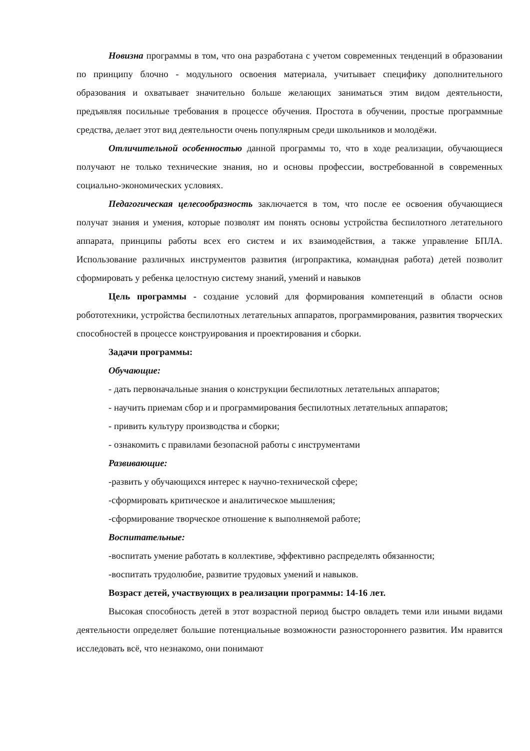Новизна программы в том, что она разработана с учетом современных тенденций в образовании по принципу блочно - модульного освоения материала, учитывает специфику дополнительного образования и охватывает значительно больше желающих заниматься этим видом деятельности, предъявляя посильные требования в процессе обучения. Простота в обучении, простые программные средства, делает этот вид деятельности очень популярным среди школьников и молодёжи.
Отличительной особенностью данной программы то, что в ходе реализации, обучающиеся получают не только технические знания, но и основы профессии, востребованной в современных социально-экономических условиях.
Педагогическая целесообразность заключается в том, что после ее освоения обучающиеся получат знания и умения, которые позволят им понять основы устройства беспилотного летательного аппарата, принципы работы всех его систем и их взаимодействия, а также управление БПЛА. Использование различных инструментов развития (игропрактика, командная работа) детей позволит сформировать у ребенка целостную систему знаний, умений и навыков
Цель программы - создание условий для формирования компетенций в области основ робототехники, устройства беспилотных летательных аппаратов, программирования, развития творческих способностей в процессе конструирования и проектирования и сборки.
Задачи программы:
Обучающие:
- дать первоначальные знания о конструкции беспилотных летательных аппаратов;
- научить приемам сбор и и программирования беспилотных летательных аппаратов;
- привить культуру производства и сборки;
- ознакомить с правилами безопасной работы с инструментами
Развивающие:
-развить у обучающихся интерес к научно-технической сфере;
-сформировать критическое и аналитическое мышления;
-сформирование творческое отношение к выполняемой работе;
Воспитательные:
-воспитать умение работать в коллективе, эффективно распределять обязанности;
-воспитать трудолюбие, развитие трудовых умений и навыков.
Возраст детей, участвующих в реализации программы: 14-16 лет.
Высокая способность детей в этот возрастной период быстро овладеть теми или иными видами деятельности определяет большие потенциальные возможности разностороннего развития. Им нравится исследовать всё, что незнакомо, они понимают